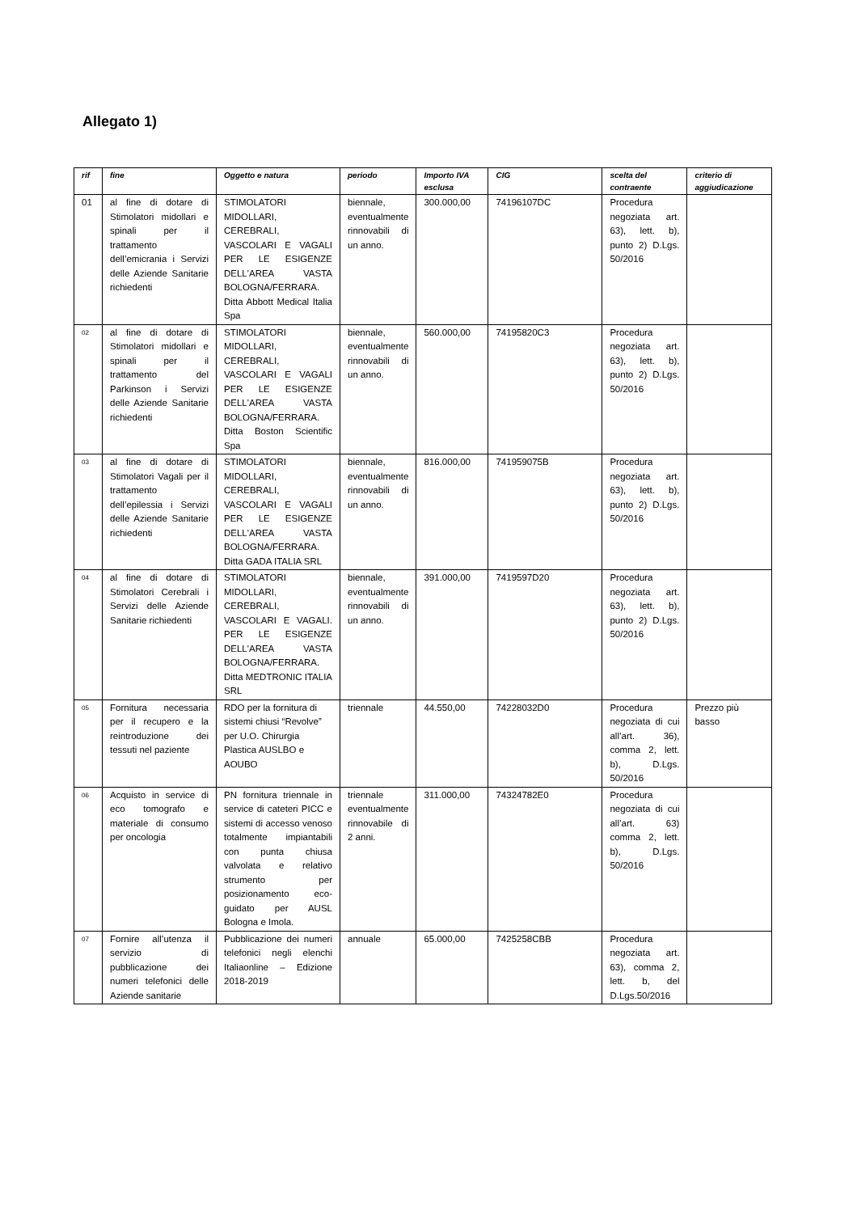Allegato 1)
| rif | fine | Oggetto e natura | periodo | Importo IVA esclusa | CIG | scelta del contraente | criterio di aggiudicazione |
| --- | --- | --- | --- | --- | --- | --- | --- |
| 01 | al fine di dotare di Stimolatori midollari e spinali per il trattamento dell’emicrania i Servizi delle Aziende Sanitarie richiedenti | STIMOLATORI MIDOLLARI, CEREBRALI, VASCOLARI E VAGALI PER LE ESIGENZE DELL'AREA VASTA BOLOGNA/FERRARA. Ditta Abbott Medical Italia Spa | biennale, eventualmente rinnovabili di un anno. | 300.000,00 | 74196107DC | Procedura negoziata art. 63), lett. b), punto 2) D.Lgs. 50/2016 | |
| 02 | al fine di dotare di Stimolatori midollari e spinali per il trattamento del Parkinson i Servizi delle Aziende Sanitarie richiedenti | STIMOLATORI MIDOLLARI, CEREBRALI, VASCOLARI E VAGALI PER LE ESIGENZE DELL'AREA VASTA BOLOGNA/FERRARA. Ditta Boston Scientific Spa | biennale, eventualmente rinnovabili di un anno. | 560.000,00 | 74195820C3 | Procedura negoziata art. 63), lett. b), punto 2) D.Lgs. 50/2016 | |
| 03 | al fine di dotare di Stimolatori Vagali per il trattamento dell’epilessia i Servizi delle Aziende Sanitarie richiedenti | STIMOLATORI MIDOLLARI, CEREBRALI, VASCOLARI E VAGALI PER LE ESIGENZE DELL'AREA VASTA BOLOGNA/FERRARA. Ditta GADA ITALIA SRL | biennale, eventualmente rinnovabili di un anno. | 816.000,00 | 741959075B | Procedura negoziata art. 63), lett. b), punto 2) D.Lgs. 50/2016 | |
| 04 | al fine di dotare di Stimolatori Cerebrali i Servizi delle Aziende Sanitarie richiedenti | STIMOLATORI MIDOLLARI, CEREBRALI, VASCOLARI E VAGALI. PER LE ESIGENZE DELL'AREA VASTA BOLOGNA/FERRARA. Ditta MEDTRONIC ITALIA SRL | biennale, eventualmente rinnovabili di un anno. | 391.000,00 | 7419597D20 | Procedura negoziata art. 63), lett. b), punto 2) D.Lgs. 50/2016 | |
| 05 | Fornitura necessaria per il recupero e la reintroduzione dei tessuti nel paziente | RDO per la fornitura di sistemi chiusi “Revolve” per U.O. Chirurgia Plastica AUSLBO e AOUBO | triennale | 44.550,00 | 74228032D0 | Procedura negoziata di cui all’art. 36), comma 2, lett. b), D.Lgs. 50/2016 | Prezzo più basso |
| 06 | Acquisto in service di eco tomografo e materiale di consumo per oncologia | PN fornitura triennale in service di cateteri PICC e sistemi di accesso venoso totalmente impiantabili con punta chiusa valvolata e relativo strumento per posizionamento eco-guidato per AUSL Bologna e Imola. | triennale eventualmente rinnovabile di 2 anni. | 311.000,00 | 74324782E0 | Procedura negoziata di cui all’art. 63) comma 2, lett. b), D.Lgs. 50/2016 | |
| 07 | Fornire all’utenza il servizio di pubblicazione dei numeri telefonici delle Aziende sanitarie | Pubblicazione dei numeri telefonici negli elenchi Italiaonline – Edizione 2018-2019 | annuale | 65.000,00 | 7425258CBB | Procedura negoziata art. 63), comma 2, lett. b, del D.Lgs.50/2016 | |